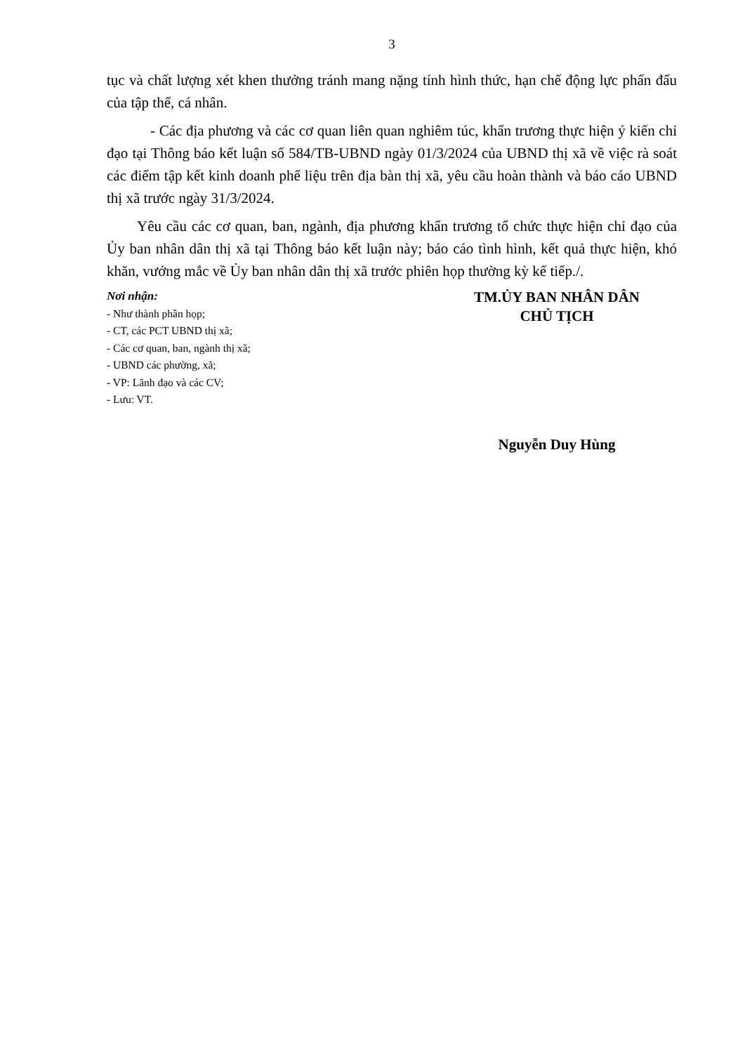3
tục và chất lượng xét khen thưởng tránh mang nặng tính hình thức, hạn chế động lực phấn đấu của tập thể, cá nhân.
- Các địa phương và các cơ quan liên quan nghiêm túc, khẩn trương thực hiện ý kiến chỉ đạo tại Thông báo kết luận số 584/TB-UBND ngày 01/3/2024 của UBND thị xã về việc rà soát các điểm tập kết kinh doanh phế liệu trên địa bàn thị xã, yêu cầu hoàn thành và báo cáo UBND thị xã trước ngày 31/3/2024.
Yêu cầu các cơ quan, ban, ngành, địa phương khẩn trương tổ chức thực hiện chỉ đạo của Ủy ban nhân dân thị xã tại Thông báo kết luận này; báo cáo tình hình, kết quả thực hiện, khó khăn, vướng mắc về Ủy ban nhân dân thị xã trước phiên họp thường kỳ kế tiếp./.
Nơi nhận:
- Như thành phần họp;
- CT, các PCT UBND thị xã;
- Các cơ quan, ban, ngành thị xã;
- UBND các phường, xã;
- VP: Lãnh đạo và các CV;
- Lưu: VT.
TM.ỦY BAN NHÂN DÂN
CHỦ TỊCH
Nguyễn Duy Hùng